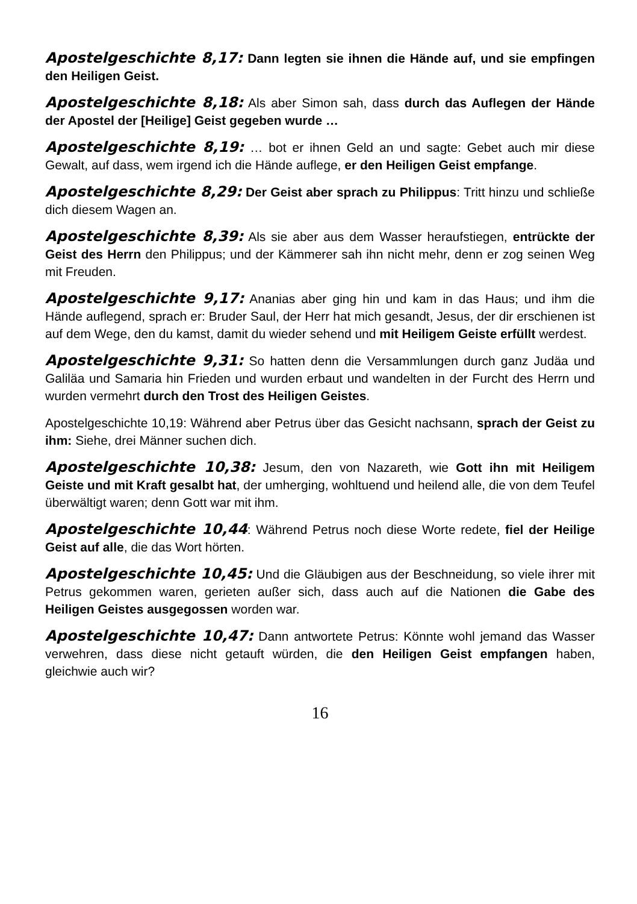Apostelgeschichte 8,17: Dann legten sie ihnen die Hände auf, und sie empfingen den Heiligen Geist.
Apostelgeschichte 8,18: Als aber Simon sah, dass durch das Auflegen der Hände der Apostel der [Heilige] Geist gegeben wurde …
Apostelgeschichte 8,19: … bot er ihnen Geld an und sagte: Gebet auch mir diese Gewalt, auf dass, wem irgend ich die Hände auflege, er den Heiligen Geist emp­fange.
Apostelgeschichte 8,29: Der Geist aber sprach zu Philippus: Tritt hinzu und schließe dich diesem Wagen an.
Apostelgeschichte 8,39: Als sie aber aus dem Wasser heraufstiegen, ent­rückte der Geist des Herrn den Philippus; und der Kämmerer sah ihn nicht mehr, denn er zog seinen Weg mit Freuden.
Apostelgeschichte 9,17: Ananias aber ging hin und kam in das Haus; und ihm die Hände auflegend, sprach er: Bruder Saul, der Herr hat mich gesandt, Jesus, der dir erschienen ist auf dem Wege, den du kamst, damit du wieder sehend und mit Heiligem Geiste erfüllt werdest.
Apostelgeschichte 9,31: So hatten denn die Versammlungen durch ganz Ju­däa und Galiläa und Samaria hin Frieden und wurden erbaut und wandelten in der Furcht des Herrn und wurden vermehrt durch den Trost des Heiligen Geistes.
Apostelgeschichte 10,19: Während aber Petrus über das Gesicht nachsann, sprach der Geist zu ihm: Siehe, drei Männer suchen dich.
Apostelgeschichte 10,38: Jesum, den von Nazareth, wie Gott ihn mit Heili­gem Geiste und mit Kraft gesalbt hat, der umherging, wohltuend und heilend alle, die von dem Teufel überwältigt waren; denn Gott war mit ihm.
Apostelgeschichte 10,44: Während Petrus noch diese Worte redete, fiel der Heilige Geist auf alle, die das Wort hörten.
Apostelgeschichte 10,45: Und die Gläubigen aus der Beschneidung, so viele ihrer mit Petrus gekommen waren, gerieten außer sich, dass auch auf die Nationen die Gabe des Heiligen Geistes ausgegossen worden war.
Apostelgeschichte 10,47: Dann antwortete Petrus: Könnte wohl jemand das Wasser verwehren, dass diese nicht getauft würden, die den Heiligen Geist empfangen haben, gleichwie auch wir?
16